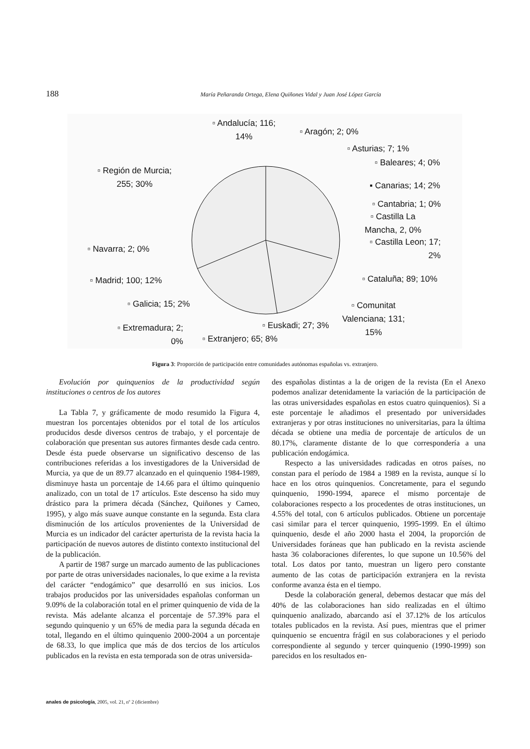188
María Peñaranda Ortega, Elena Quiñones Vidal y Juan José López García
▫ Andalucía; 116;
14% ▫ Aragón; 2; 0%
▫ Asturias; 7; 1%
▫ Baleares; 4; 0%
▫ Región de Murcia;
255; 30% ▪ Canarias; 14; 2%
▫ Cantabria; 1; 0%
▫ Castilla La
Mancha, 2, 0%
▫ Castilla Leon; 17;
2% ▫ Navarra; 2; 0%
▫ Cataluña; 89; 10% ▫ Madrid; 100; 12%
▫ Galicia; 15; 2% ▫ Comunitat
Valenciana; 131;
15% ▫ Euskadi; 27; 3% ▫ Extremadura; 2;
0% ▫ Extranjero; 65; 8%
Figura 3: Proporción de participación entre comunidades autónomas españolas vs. extranjero.
Evolución por quinquenios de la productividad según instituciones o centros de los autores
La Tabla 7, y gráficamente de modo resumido la Figura 4, muestran los porcentajes obtenidos por el total de los artículos producidos desde diversos centros de trabajo, y el porcentaje de colaboración que presentan sus autores firmantes desde cada centro. Desde ésta puede observarse un significativo descenso de las contribuciones referidas a los investigadores de la Universidad de Murcia, ya que de un 89.77 alcanzado en el quinquenio 1984-1989, disminuye hasta un porcentaje de 14.66 para el último quinquenio analizado, con un total de 17 artículos. Este descenso ha sido muy drástico para la primera década (Sánchez, Quiñones y Cameo, 1995), y algo más suave aunque constante en la segunda. Esta clara disminución de los artículos provenientes de la Universidad de Murcia es un indicador del carácter aperturista de la revista hacia la participación de nuevos autores de distinto contexto institucional del de la publicación.
A partir de 1987 surge un marcado aumento de las publicaciones por parte de otras universidades nacionales, lo que exime a la revista del carácter “endogámico” que desarrolló en sus inicios. Los trabajos producidos por las universidades españolas conforman un 9.09% de la colaboración total en el primer quinquenio de vida de la revista. Más adelante alcanza el porcentaje de 57.39% para el segundo quinquenio y un 65% de media para la segunda década en total, llegando en el último quinquenio 2000-2004 a un porcentaje de 68.33, lo que implica que más de dos tercios de los artículos publicados en la revista en esta temporada son de otras universida-
des españolas distintas a la de origen de la revista (En el Anexo podemos analizar detenidamente la variación de la participación de las otras universidades españolas en estos cuatro quinquenios). Si a este porcentaje le añadimos el presentado por universidades extranjeras y por otras instituciones no universitarias, para la última década se obtiene una media de porcentaje de artículos de un 80.17%, claramente distante de lo que correspondería a una publicación endogámica.
Respecto a las universidades radicadas en otros países, no constan para el período de 1984 a 1989 en la revista, aunque sí lo hace en los otros quinquenios. Concretamente, para el segundo quinquenio, 1990-1994, aparece el mismo porcentaje de colaboraciones respecto a los procedentes de otras instituciones, un 4.55% del total, con 6 artículos publicados. Obtiene un porcentaje casi similar para el tercer quinquenio, 1995-1999. En el último quinquenio, desde el año 2000 hasta el 2004, la proporción de Universidades foráneas que han publicado en la revista asciende hasta 36 colaboraciones diferentes, lo que supone un 10.56% del total. Los datos por tanto, muestran un ligero pero constante aumento de las cotas de participación extranjera en la revista conforme avanza ésta en el tiempo.
Desde la colaboración general, debemos destacar que más del 40% de las colaboraciones han sido realizadas en el último quinquenio analizado, abarcando así el 37.12% de los artículos totales publicados en la revista. Así pues, mientras que el primer quinquenio se encuentra frágil en sus colaboraciones y el periodo correspondiente al segundo y tercer quinquenio (1990-1999) son parecidos en los resultados en-
anales de psicología, 2005, vol. 21, nº 2 (diciembre)